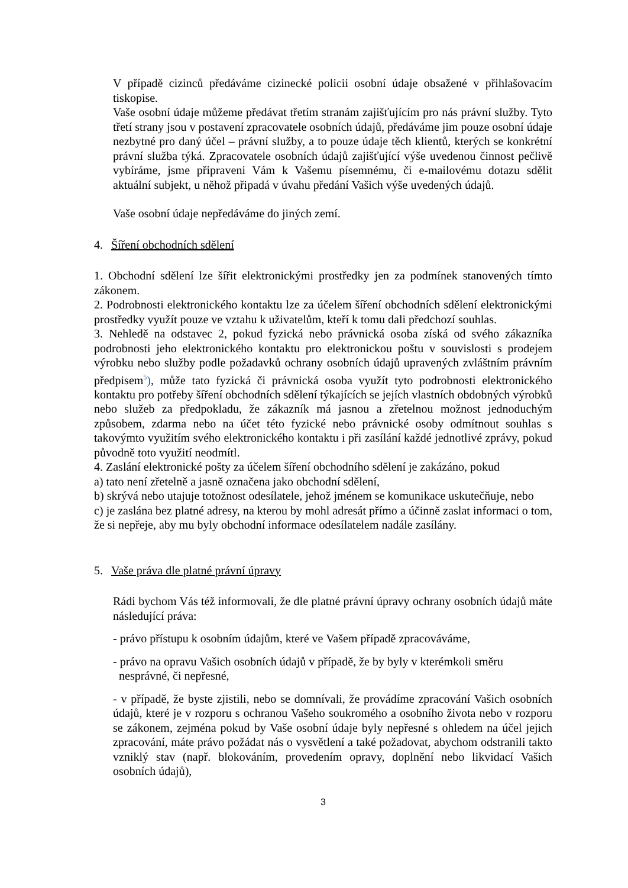V případě cizinců předáváme cizinecké policii osobní údaje obsažené v přihlašovacím tiskopise.
Vaše osobní údaje můžeme předávat třetím stranám zajišťujícím pro nás právní služby. Tyto třetí strany jsou v postavení zpracovatele osobních údajů, předáváme jim pouze osobní údaje nezbytné pro daný účel – právní služby, a to pouze údaje těch klientů, kterých se konkrétní právní služba týká. Zpracovatele osobních údajů zajišťující výše uvedenou činnost pečlivě vybíráme, jsme připraveni Vám k Vašemu písemnému, či e-mailovému dotazu sdělit aktuální subjekt, u něhož připadá v úvahu předání Vašich výše uvedených údajů.
Vaše osobní údaje nepředáváme do jiných zemí.
4. Šíření obchodních sdělení
1. Obchodní sdělení lze šířit elektronickými prostředky jen za podmínek stanovených tímto zákonem.
2. Podrobnosti elektronického kontaktu lze za účelem šíření obchodních sdělení elektronickými prostředky využít pouze ve vztahu k uživatelům, kteří k tomu dali předchozí souhlas.
3. Nehledě na odstavec 2, pokud fyzická nebo právnická osoba získá od svého zákazníka podrobnosti jeho elektronického kontaktu pro elektronickou poštu v souvislosti s prodejem výrobku nebo služby podle požadavků ochrany osobních údajů upravených zvláštním právním předpisem<sup>5</sup>), může tato fyzická či právnická osoba využít tyto podrobnosti elektronického kontaktu pro potřeby šíření obchodních sdělení týkajících se jejích vlastních obdobných výrobků nebo služeb za předpokladu, že zákazník má jasnou a zřetelnou možnost jednoduchým způsobem, zdarma nebo na účet této fyzické nebo právnické osoby odmítnout souhlas s takovýmto využitím svého elektronického kontaktu i při zasílání každé jednotlivé zprávy, pokud původně toto využití neodmítl.
4. Zaslání elektronické pošty za účelem šíření obchodního sdělení je zakázáno, pokud
a) tato není zřetelně a jasně označena jako obchodní sdělení,
b) skrývá nebo utajuje totožnost odesílatele, jehož jménem se komunikace uskutečňuje, nebo
c) je zaslána bez platné adresy, na kterou by mohl adresát přímo a účinně zaslat informaci o tom, že si nepřeje, aby mu byly obchodní informace odesílatelem nadále zasílány.
5. Vaše práva dle platné právní úpravy
Rádi bychom Vás též informovali, že dle platné právní úpravy ochrany osobních údajů máte následující práva:
- právo přístupu k osobním údajům, které ve Vašem případě zpracováváme,
- právo na opravu Vašich osobních údajů v případě, že by byly v kterémkoli směru
nesprávné, či nepřesné,
- v případě, že byste zjistili, nebo se domnívali, že provádíme zpracování Vašich osobních údajů, které je v rozporu s ochranou Vašeho soukromého a osobního života nebo v rozporu se zákonem, zejména pokud by Vaše osobní údaje byly nepřesné s ohledem na účel jejich zpracování, máte právo požádat nás o vysvětlení a také požadovat, abychom odstranili takto vzniklý stav (např. blokováním, provedením opravy, doplnění nebo likvidací Vašich osobních údajů),
3